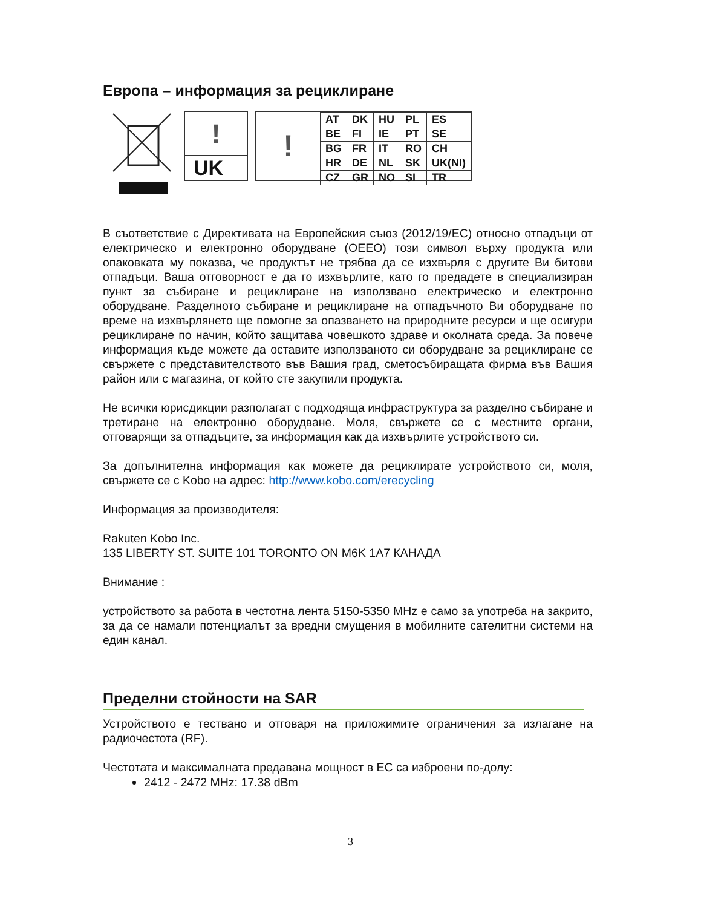Европа – информация за рециклиране
!
UK
!
| AT | DK | HU | PL | ES |
| BE | FI | IE | PT | SE |
| BG | FR | IT | RO | CH |
| HR | DE | NL | SK | UK(NI) |
| CZ | GR | NO | SI | TR |
В съответствие с Директивата на Европейския съюз (2012/19/ЕС) относно отпадъци от електрическо и електронно оборудване (ОЕЕО) този символ върху продукта или опаковката му показва, че продуктът не трябва да се изхвърля с другите Ви битови отпадъци. Ваша отговорност е да го изхвърлите, като го предадете в специализиран пункт за събиране и рециклиране на използвано електрическо и електронно оборудване. Разделното събиране и рециклиране на отпадъчното Ви оборудване по време на изхвърлянето ще помогне за опазването на природните ресурси и ще осигури рециклиране по начин, който защитава човешкото здраве и околната среда. За повече информация къде можете да оставите използваното си оборудване за рециклиране се свържете с представителството във Вашия град, сметосъбиращата фирма във Вашия район или с магазина, от който сте закупили продукта.
Не всички юрисдикции разполагат с подходяща инфраструктура за разделно събиране и третиране на електронно оборудване. Моля, свържете се с местните органи, отговарящи за отпадъците, за информация как да изхвърлите устройството си.
За допълнителна информация как можете да рециклирате устройството си, моля, свържете се с Kobo на адрес: http://www.kobo.com/erecycling
Информация за производителя:
Rakuten Kobo Inc.
135 LIBERTY ST. SUITE 101 TORONTO ON M6K 1A7 КАНАДА
Внимание :
устройството за работа в честотна лента 5150-5350 MHz е само за употреба на закрито, за да се намали потенциалът за вредни смущения в мобилните сателитни системи на един канал.
Пределни стойности на SAR
Устройството е тествано и отговаря на приложимите ограничения за излагане на радиочестота (RF).
Честотата и максималната предавана мощност в ЕС са изброени по-долу:
2412 - 2472 MHz: 17.38 dBm
3